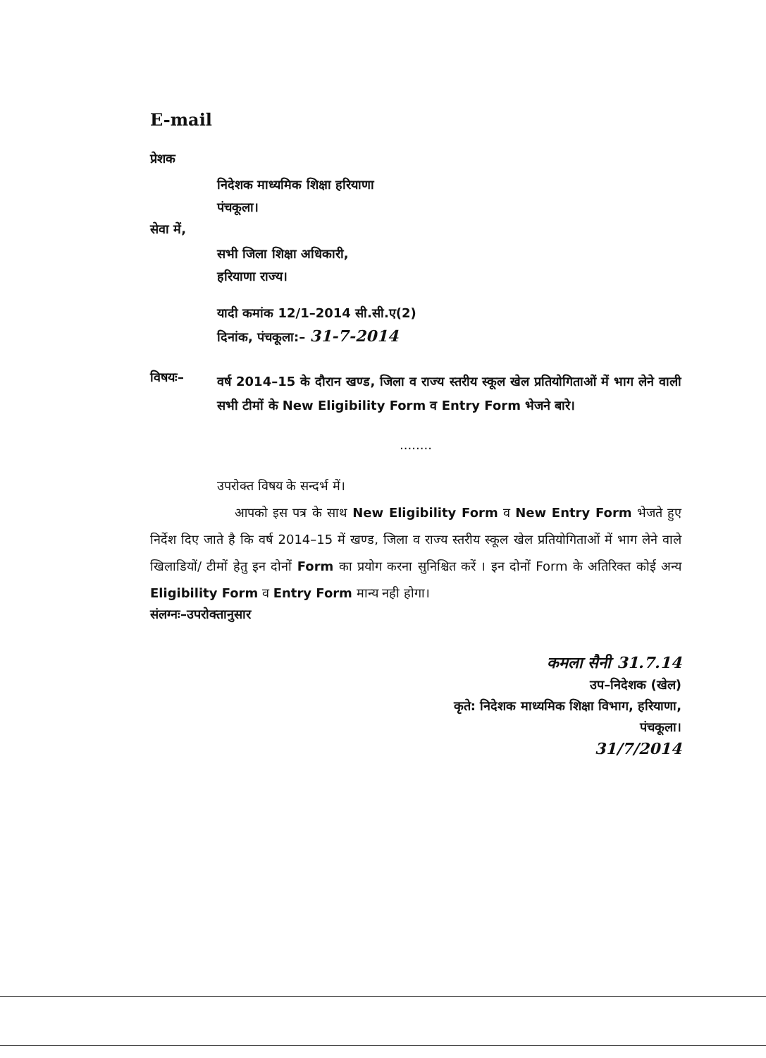E-mail
प्रेशक
निदेशक माध्यमिक शिक्षा हरियाणा
पंचकूला।
सेवा में,
सभी जिला शिक्षा अधिकारी,
हरियाणा राज्य।
यादी कमांक 12/1–2014 सी.सी.ए(2)
दिनांक, पंचकूला:– 31-7-2014
विषयः–
वर्ष 2014–15 के दौरान खण्ड, जिला व राज्य स्तरीय स्कूल खेल प्रतियोगिताओं में भाग लेने वाली सभी टीमों के New Eligibility Form व Entry Form भेजने बारे।
........
उपरोक्त विषय के सन्दर्भ में।
आपको इस पत्र के साथ New Eligibility Form व New Entry Form भेजते हुए निर्देश दिए जाते है कि वर्ष 2014–15 में खण्ड, जिला व राज्य स्तरीय स्कूल खेल प्रतियोगिताओं में भाग लेने वाले खिलाडियों/ टीमों हेतु इन दोनों Form का प्रयोग करना सुनिश्चित करें । इन दोनों Form के अतिरिक्त कोई अन्य Eligibility Form व Entry Form मान्य नही होगा।
संलग्नः–उपरोक्तानुसार
कमला सैनी 31.7.14
उप–निदेशक (खेल)
कृते: निदेशक माध्यमिक शिक्षा विभाग, हरियाणा,
पंचकूला।
31/7/2014